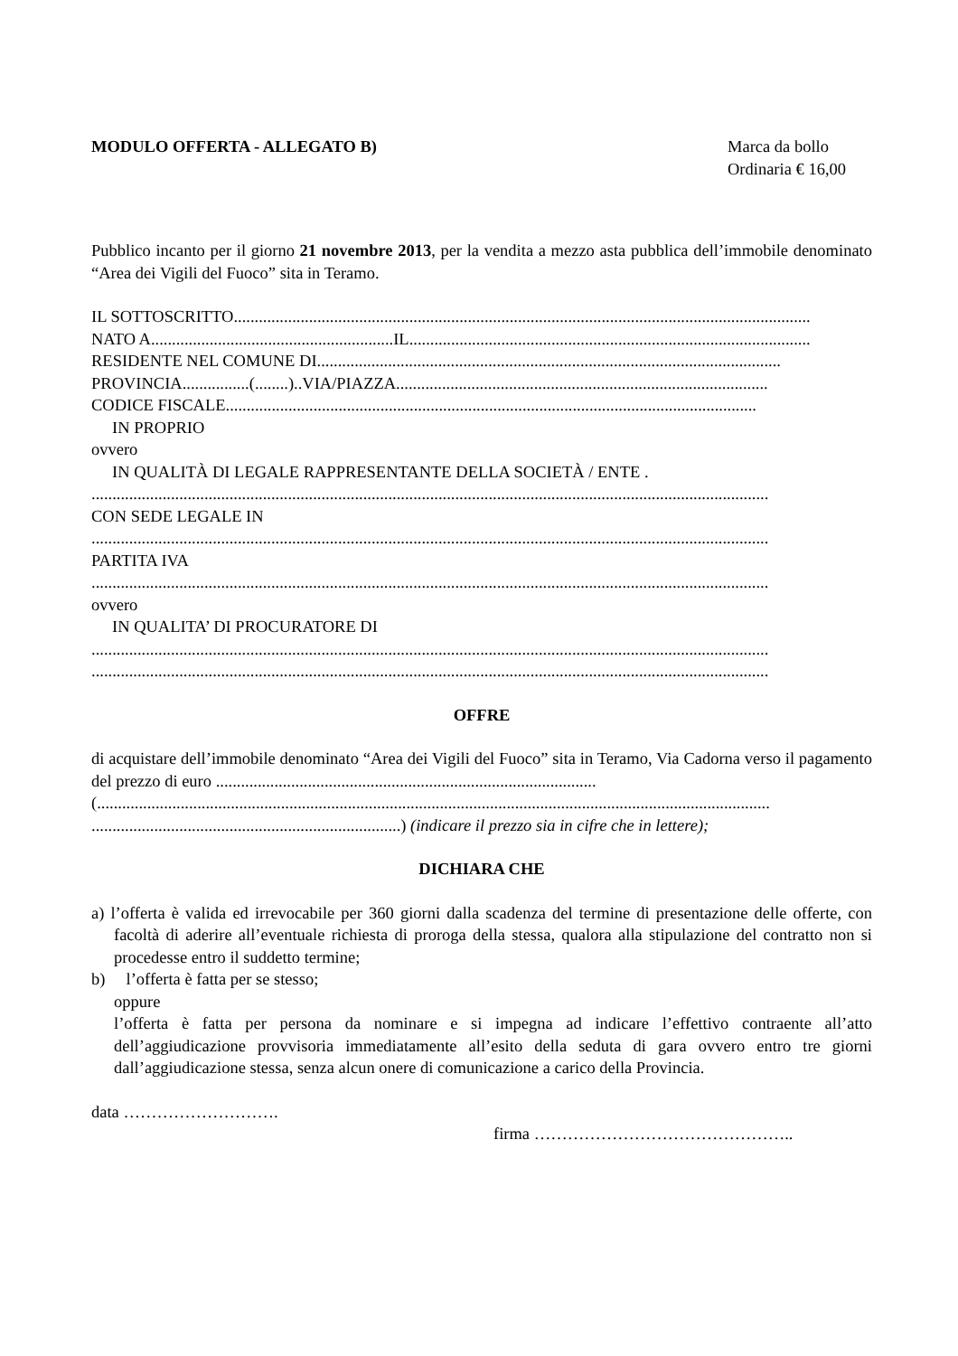MODULO OFFERTA - ALLEGATO B) Marca da bollo
Ordinaria € 16,00
Pubblico incanto per il giorno 21 novembre 2013, per la vendita a mezzo asta pubblica dell’immobile denominato “Area dei Vigili del Fuoco” sita in Teramo.
IL SOTTOSCRITTO..........................................................................................................................................
NATO A..........................................................IL................................................................................................
RESIDENTE NEL COMUNE DI...............................................................................................................
PROVINCIA................(........)..VIA/PIAZZA.........................................................................................
CODICE FISCALE...............................................................................................................................
IN PROPRIO
ovvero
IN QUALITÀ DI LEGALE RAPPRESENTANTE DELLA SOCIETÀ / ENTE .
..................................................................................................................................................................
CON SEDE LEGALE IN
..................................................................................................................................................................
PARTITA IVA
..................................................................................................................................................................
ovvero
IN QUALITA’ DI PROCURATORE DI
..................................................................................................................................................................
..................................................................................................................................................................
OFFRE
di acquistare dell’immobile denominato “Area dei Vigili del Fuoco” sita in Teramo, Via Cadorna verso il pagamento del prezzo di euro ...........................................................................................
(.................................................................................................................................................................
..........................................................................) (indicare il prezzo sia in cifre che in lettere);
DICHIARA CHE
a) l’offerta è valida ed irrevocabile per 360 giorni dalla scadenza del termine di presentazione delle offerte, con facoltà di aderire all’eventuale richiesta di proroga della stessa, qualora alla stipulazione del contratto non si procedesse entro il suddetto termine;
b) l’offerta è fatta per se stesso;
oppure
l’offerta è fatta per persona da nominare e si impegna ad indicare l’effettivo contraente all’atto dell’aggiudicazione provvisoria immediatamente all’esito della seduta di gara ovvero entro tre giorni dall’aggiudicazione stessa, senza alcun onere di comunicazione a carico della Provincia.
data ……………………….
firma ………………………………………..